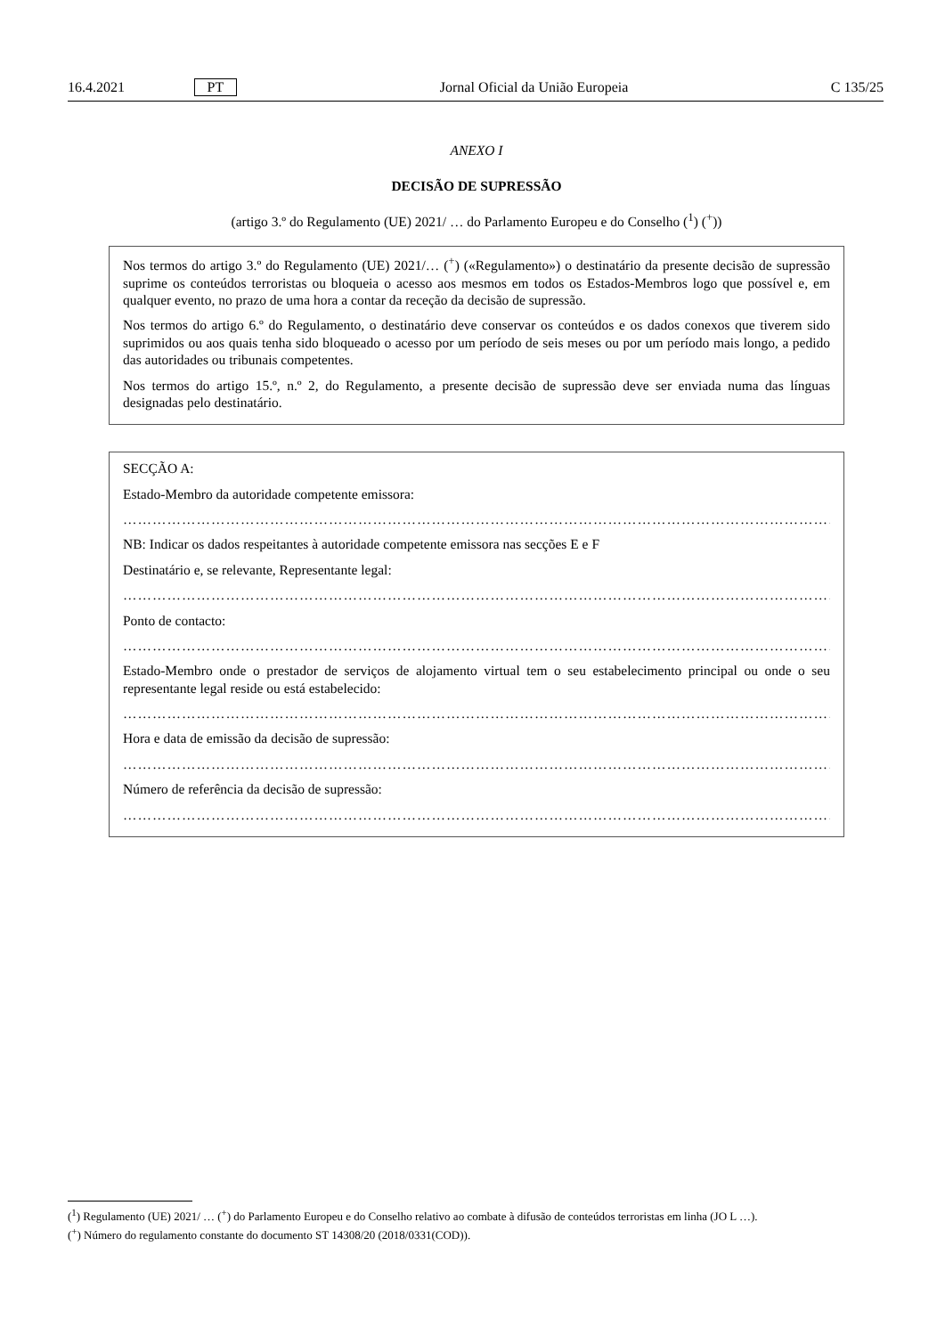16.4.2021 PT Jornal Oficial da União Europeia C 135/25
ANEXO I
DECISÃO DE SUPRESSÃO
(artigo 3.º do Regulamento (UE) 2021/ … do Parlamento Europeu e do Conselho (<sup>1</sup>) (<sup>+</sup>))
Nos termos do artigo 3.º do Regulamento (UE) 2021/… (<sup>+</sup>) («Regulamento») o destinatário da presente decisão de supressão suprime os conteúdos terroristas ou bloqueia o acesso aos mesmos em todos os Estados-Membros logo que possível e, em qualquer evento, no prazo de uma hora a contar da receção da decisão de supressão.
Nos termos do artigo 6.º do Regulamento, o destinatário deve conservar os conteúdos e os dados conexos que tiverem sido suprimidos ou aos quais tenha sido bloqueado o acesso por um período de seis meses ou por um período mais longo, a pedido das autoridades ou tribunais competentes.
Nos termos do artigo 15.º, n.º 2, do Regulamento, a presente decisão de supressão deve ser enviada numa das línguas designadas pelo destinatário.
SECÇÃO A:
Estado-Membro da autoridade competente emissora:
…………………………………………………………………………………………………………………………………………
NB: Indicar os dados respeitantes à autoridade competente emissora nas secções E e F
Destinatário e, se relevante, Representante legal:
…………………………………………………………………………………………………………………………………………
Ponto de contacto:
…………………………………………………………………………………………………………………………………………
Estado-Membro onde o prestador de serviços de alojamento virtual tem o seu estabelecimento principal ou onde o seu representante legal reside ou está estabelecido:
…………………………………………………………………………………………………………………………………………
Hora e data de emissão da decisão de supressão:
…………………………………………………………………………………………………………………………………………
Número de referência da decisão de supressão:
…………………………………………………………………………………………………………………………………………
(<sup>1</sup>) Regulamento (UE) 2021/ … (<sup>+</sup>) do Parlamento Europeu e do Conselho relativo ao combate à difusão de conteúdos terroristas em linha (JO L …).
(<sup>+</sup>) Número do regulamento constante do documento ST 14308/20 (2018/0331(COD)).